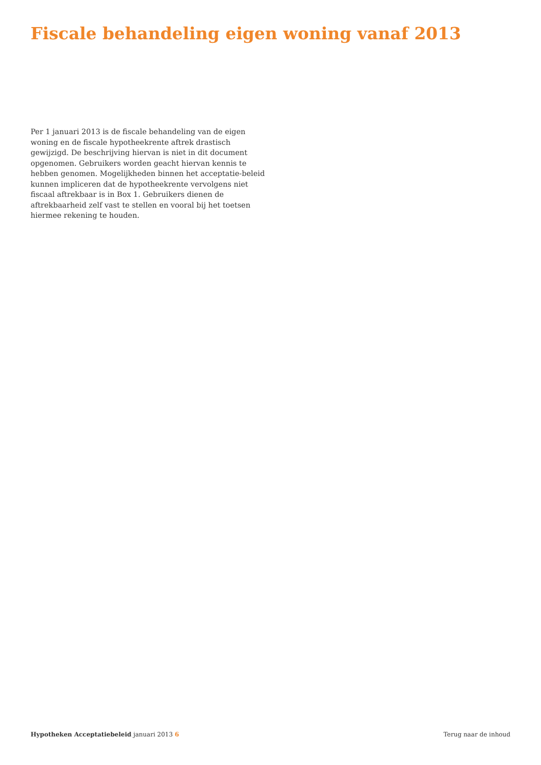Fiscale behandeling eigen woning vanaf 2013
Per 1 januari 2013 is de fiscale behandeling van de eigen woning en de fiscale hypotheekrente aftrek drastisch gewijzigd. De beschrijving hiervan is niet in dit document opgenomen. Gebruikers worden geacht hiervan kennis te hebben genomen. Mogelijkheden binnen het acceptatie-beleid kunnen impliceren dat de hypotheekrente vervolgens niet fiscaal aftrekbaar is in Box 1. Gebruikers dienen de aftrekbaarheid zelf vast te stellen en vooral bij het toetsen hiermee rekening te houden.
Hypotheken Acceptatiebeleid januari 2013 6 Terug naar de inhoud